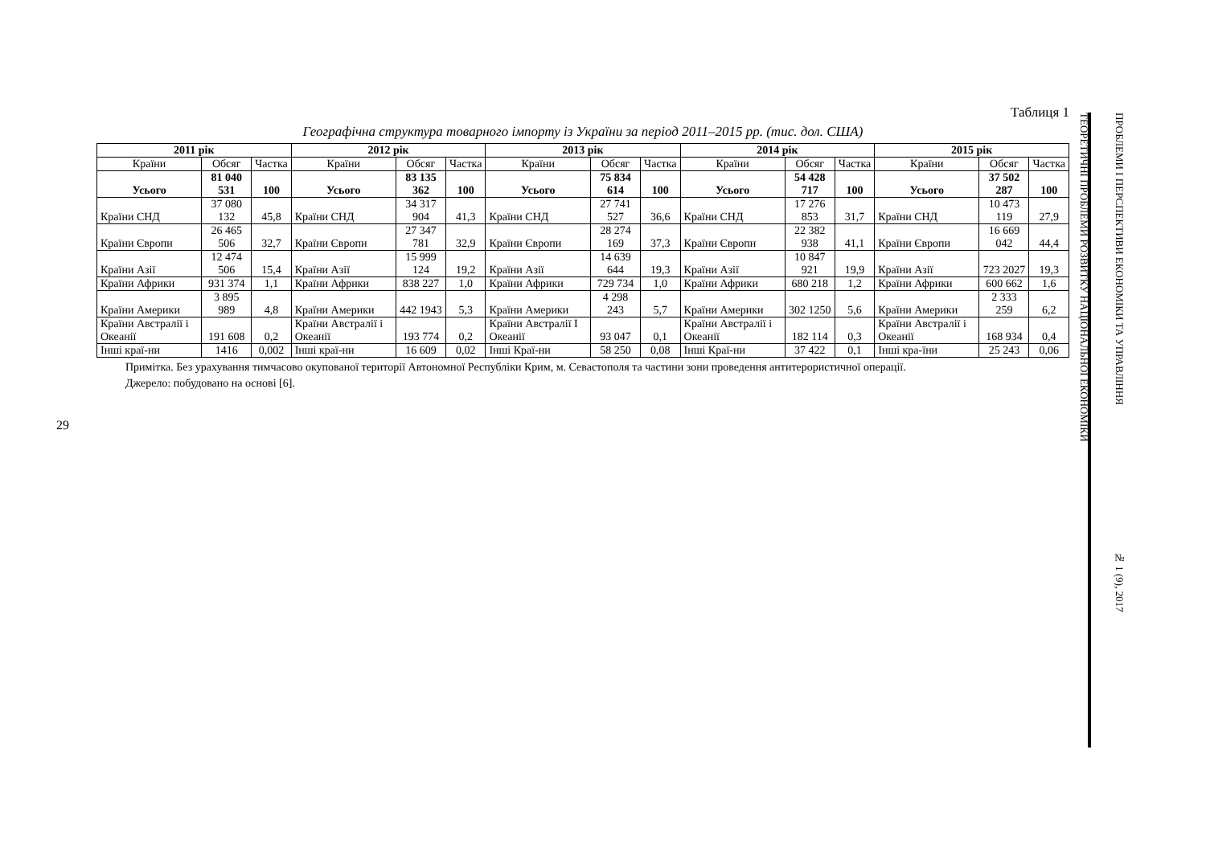29
Таблиця 1
Географічна структура товарного імпорту із України за період 2011–2015 рр. (тис. дол. США)
| 2011 рік | | | 2012 рік | | | 2013 рік | | | 2014 рік | | | 2015 рік | | |
| --- | --- | --- | --- | --- | --- | --- | --- | --- | --- | --- | --- | --- | --- | --- |
| Країни | Обсяг | Частка | Країни | Обсяг | Частка | Країни | Обсяг | Частка | Країни | Обсяг | Частка | Країни | Обсяг | Частка |
| Усього | 81 040 531 | 100 | Усього | 83 135 362 | 100 | Усього | 75 834 614 | 100 | Усього | 54 428 717 | 100 | Усього | 37 502 287 | 100 |
| Країни СНД | 37 080 132 | 45,8 | Країни СНД | 34 317 904 | 41,3 | Країни СНД | 27 741 527 | 36,6 | Країни СНД | 17 276 853 | 31,7 | Країни СНД | 10 473 119 | 27,9 |
| Країни Європи | 26 465 506 | 32,7 | Країни Європи | 27 347 781 | 32,9 | Країни Європи | 28 274 169 | 37,3 | Країни Європи | 22 382 938 | 41,1 | Країни Європи | 16 669 042 | 44,4 |
| Країни Азії | 12 474 506 | 15,4 | Країни Азії | 15 999 124 | 19,2 | Країни Азії | 14 639 644 | 19,3 | Країни Азії | 10 847 921 | 19,9 | Країни Азії | 723 2027 | 19,3 |
| Країни Африки | 931 374 | 1,1 | Країни Африки | 838 227 | 1,0 | Країни Африки | 729 734 | 1,0 | Країни Африки | 680 218 | 1,2 | Країни Африки | 600 662 | 1,6 |
| Країни Америки | 3 895 989 | 4,8 | Країни Америки | 442 1943 | 5,3 | Країни Америки | 4 298 243 | 5,7 | Країни Америки | 302 1250 | 5,6 | Країни Америки | 2 333 259 | 6,2 |
| Країни Австралії і Океанії | 191 608 | 0,2 | Країни Австралії і Океанії | 193 774 | 0,2 | Країни Австралії І Океанії | 93 047 | 0,1 | Країни Австралії і Океанії | 182 114 | 0,3 | Країни Австралії і Океанії | 168 934 | 0,4 |
| Інші краї-ни | 1416 | 0,002 | Інші краї-ни | 16 609 | 0,02 | Інші Краї-ни | 58 250 | 0,08 | Інші Краї-ни | 37 422 | 0,1 | Інші кра-їни | 25 243 | 0,06 |
Примітка. Без урахування тимчасово окупованої території Автономної Республіки Крим, м. Севастополя та частини зони проведення антитерористичної операції.
Джерело: побудовано на основі [6].
ТЕОРЕТИЧНІ ПРОБЛЕМИ РОЗВИТКУ НАЦІОНАЛЬНОЇ ЕКОНОМІКИ
ПРОБЛЕМИ І ПЕРСПЕКТИВИ ЕКОНОМІКИ ТА УПРАВЛІННЯ № 1 (9), 2017